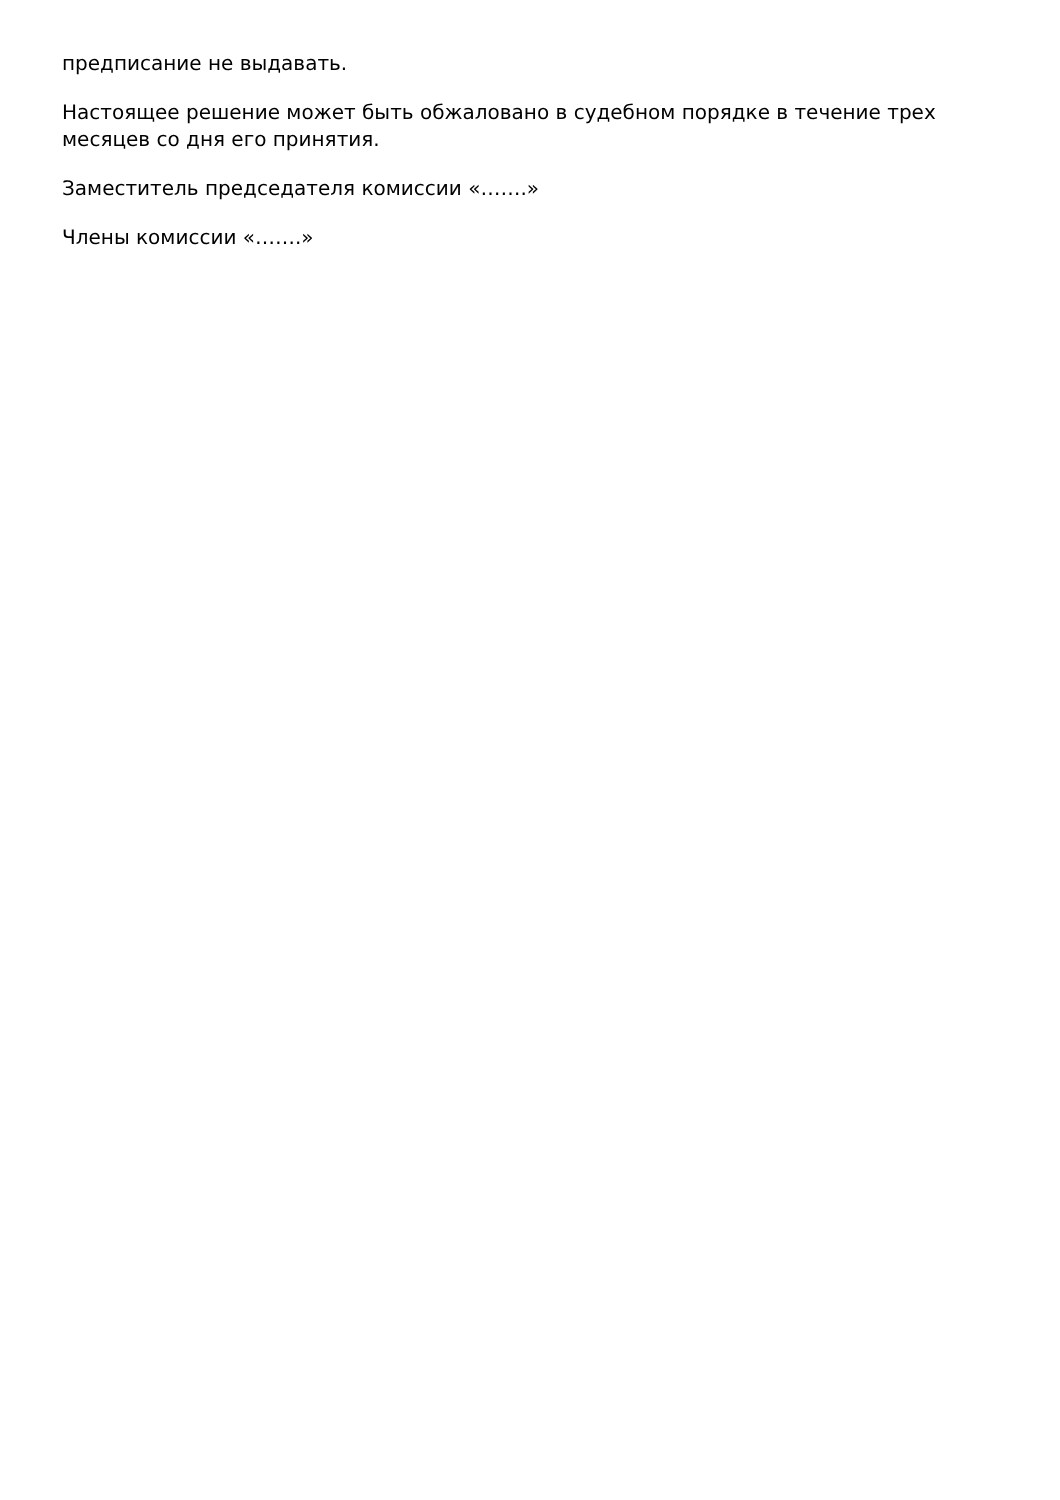предписание не выдавать.
Настоящее решение может быть обжаловано в судебном порядке в течение трех месяцев со дня его принятия.
Заместитель председателя комиссии «…….»
Члены комиссии «…….»